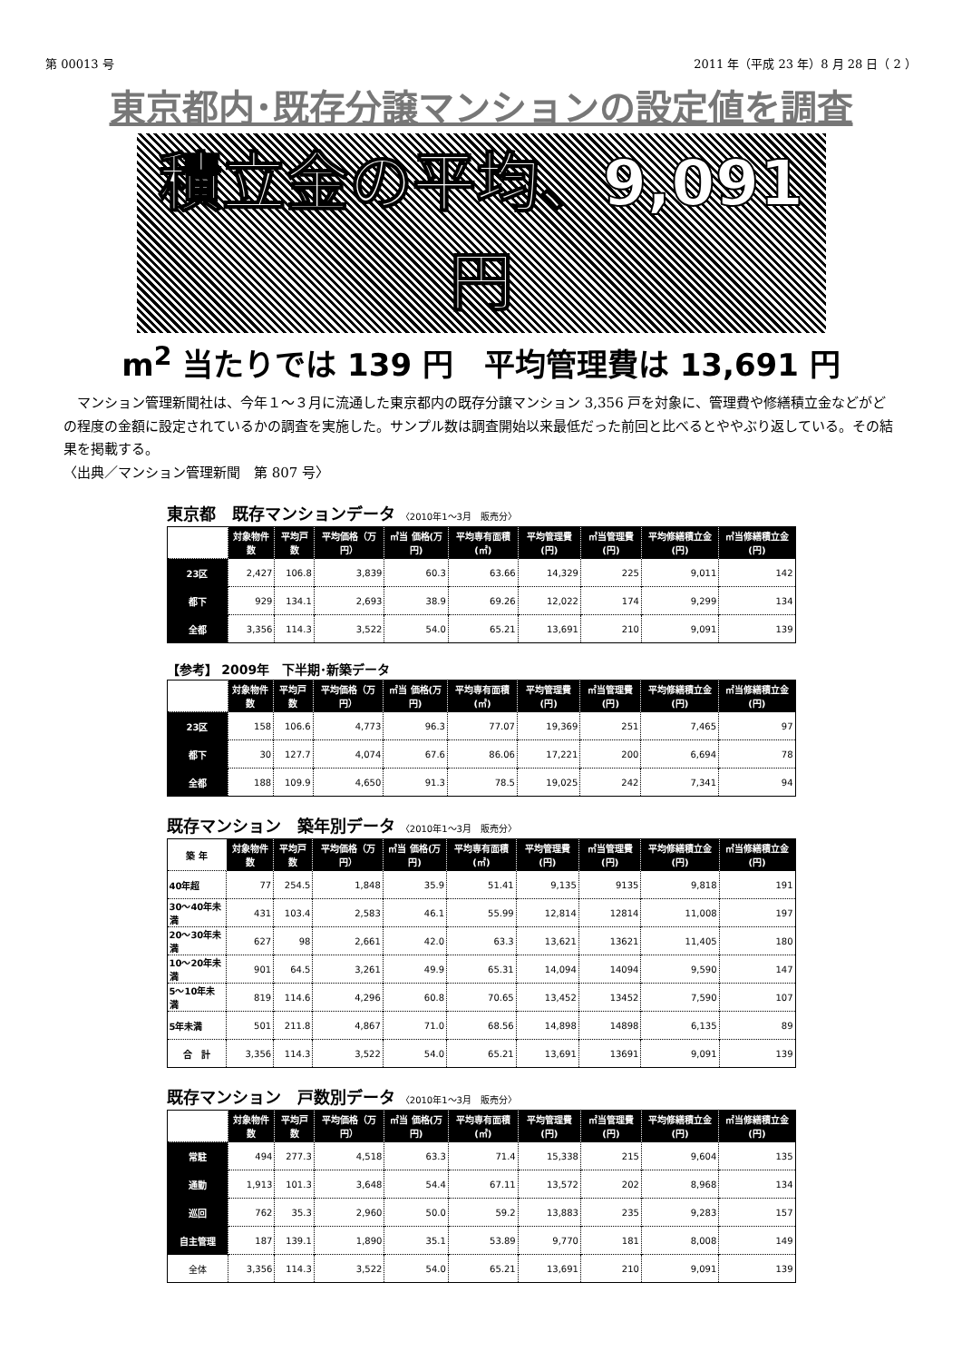第 00013 号 2011 年（平成 23 年）8 月 28 日（ 2 ）
東京都内･既存分譲マンションの設定値を調査
積立金の平均、9,091 円
m<sup>2</sup> 当たりでは 139 円　平均管理費は 13,691 円
　マンション管理新聞社は、今年１～３月に流通した東京都内の既存分譲マンション 3,356 戸を対象に、管理費や修繕積立金などがどの程度の金額に設定されているかの調査を実施した。サンプル数は調査開始以来最低だった前回と比べるとややぶり返している。その結果を掲載する。
〈出典／マンション管理新聞　第 807 号〉
東京都　既存マンションデータ 〈2010年1～3月　販売分〉
| | 対象物件数 | 平均戸数 | 平均価格（万円） | ㎡当 価格(万円) | 平均専有面積(㎡) | 平均管理費(円) | ㎡当管理費(円) | 平均修繕積立金(円) | ㎡当修繕積立金(円) |
| --- | --- | --- | --- | --- | --- | --- | --- | --- | --- |
| 23区 | 2,427 | 106.8 | 3,839 | 60.3 | 63.66 | 14,329 | 225 | 9,011 | 142 |
| 都下 | 929 | 134.1 | 2,693 | 38.9 | 69.26 | 12,022 | 174 | 9,299 | 134 |
| 全都 | 3,356 | 114.3 | 3,522 | 54.0 | 65.21 | 13,691 | 210 | 9,091 | 139 |
【参考】 2009年　下半期･新築データ
| | 対象物件数 | 平均戸数 | 平均価格（万円） | ㎡当 価格(万円) | 平均専有面積(㎡) | 平均管理費(円) | ㎡当管理費(円) | 平均修繕積立金(円) | ㎡当修繕積立金(円) |
| --- | --- | --- | --- | --- | --- | --- | --- | --- | --- |
| 23区 | 158 | 106.6 | 4,773 | 96.3 | 77.07 | 19,369 | 251 | 7,465 | 97 |
| 都下 | 30 | 127.7 | 4,074 | 67.6 | 86.06 | 17,221 | 200 | 6,694 | 78 |
| 全都 | 188 | 109.9 | 4,650 | 91.3 | 78.5 | 19,025 | 242 | 7,341 | 94 |
既存マンション　築年別データ 〈2010年1～3月　販売分〉
| 築 年 | 対象物件数 | 平均戸数 | 平均価格（万円） | ㎡当 価格(万円) | 平均専有面積(㎡) | 平均管理費(円) | ㎡当管理費(円) | 平均修繕積立金(円) | ㎡当修繕積立金(円) |
| --- | --- | --- | --- | --- | --- | --- | --- | --- | --- |
| 40年超 | 77 | 254.5 | 1,848 | 35.9 | 51.41 | 9,135 | 9135 | 9,818 | 191 |
| 30～40年未満 | 431 | 103.4 | 2,583 | 46.1 | 55.99 | 12,814 | 12814 | 11,008 | 197 |
| 20～30年未満 | 627 | 98 | 2,661 | 42.0 | 63.3 | 13,621 | 13621 | 11,405 | 180 |
| 10～20年未満 | 901 | 64.5 | 3,261 | 49.9 | 65.31 | 14,094 | 14094 | 9,590 | 147 |
| 5～10年未満 | 819 | 114.6 | 4,296 | 60.8 | 70.65 | 13,452 | 13452 | 7,590 | 107 |
| 5年未満 | 501 | 211.8 | 4,867 | 71.0 | 68.56 | 14,898 | 14898 | 6,135 | 89 |
| 合 計 | 3,356 | 114.3 | 3,522 | 54.0 | 65.21 | 13,691 | 13691 | 9,091 | 139 |
既存マンション　戸数別データ 〈2010年1～3月　販売分〉
| | 対象物件数 | 平均戸数 | 平均価格（万円） | ㎡当 価格(万円) | 平均専有面積(㎡) | 平均管理費(円) | ㎡当管理費(円) | 平均修繕積立金(円) | ㎡当修繕積立金(円) |
| --- | --- | --- | --- | --- | --- | --- | --- | --- | --- |
| 常駐 | 494 | 277.3 | 4,518 | 63.3 | 71.4 | 15,338 | 215 | 9,604 | 135 |
| 通勤 | 1,913 | 101.3 | 3,648 | 54.4 | 67.11 | 13,572 | 202 | 8,968 | 134 |
| 巡回 | 762 | 35.3 | 2,960 | 50.0 | 59.2 | 13,883 | 235 | 9,283 | 157 |
| 自主管理 | 187 | 139.1 | 1,890 | 35.1 | 53.89 | 9,770 | 181 | 8,008 | 149 |
| 全体 | 3,356 | 114.3 | 3,522 | 54.0 | 65.21 | 13,691 | 210 | 9,091 | 139 |